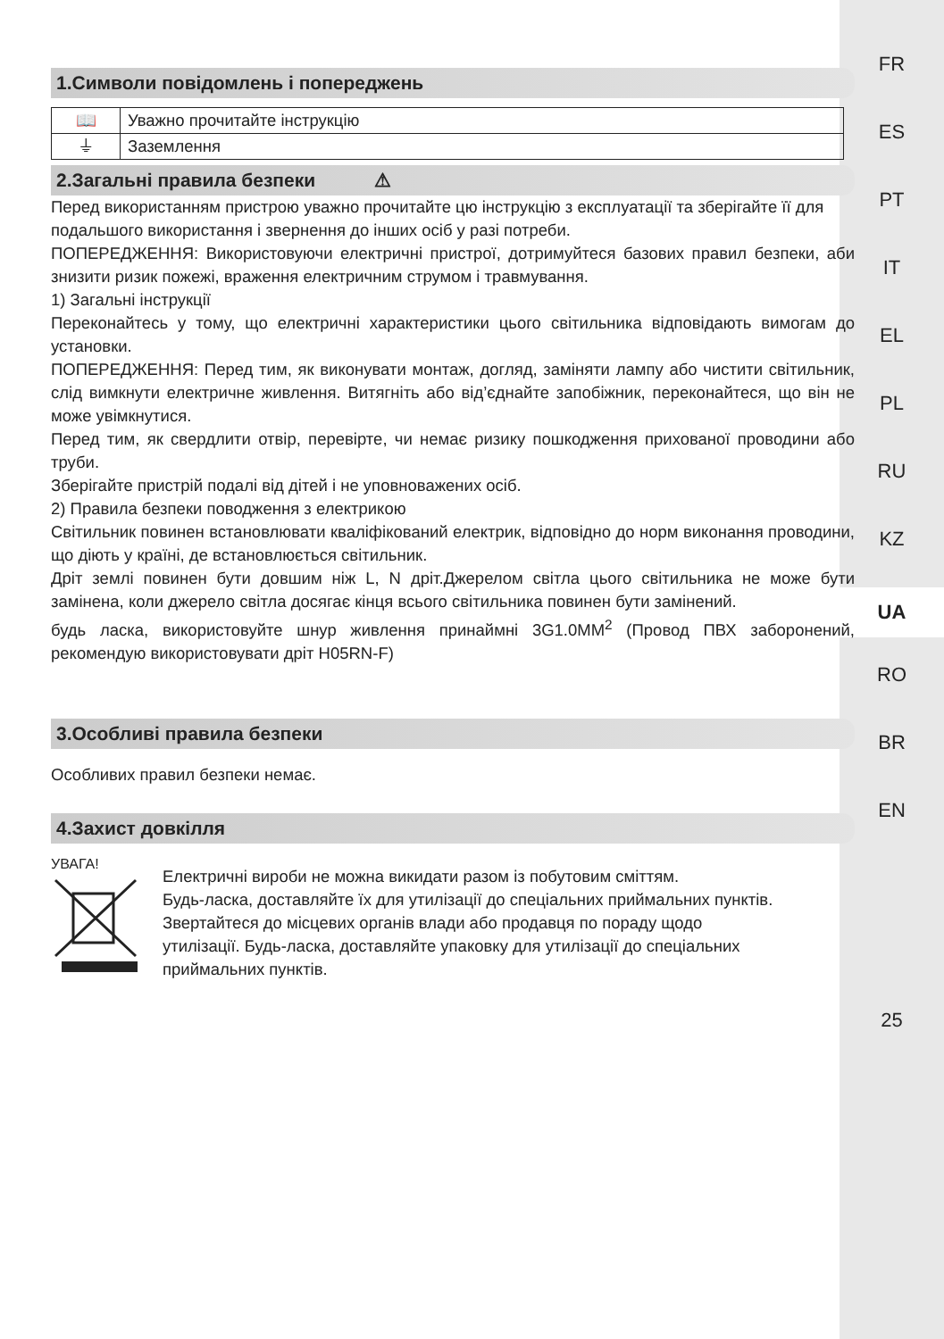FR
ES
PT
IT
EL
PL
RU
KZ
UA
RO
BR
EN
25
1.Символи повідомлень і попереджень
| 📖 | Уважно прочитайте інструкцію |
| ⏚ | Заземлення |
2.Загальні правила безпеки ⚠
Перед використанням пристрою уважно прочитайте цю інструкцію з експлуатації та зберігайте її для
подальшого використання і звернення до інших осіб у разі потреби.
ПОПЕРЕДЖЕННЯ: Використовуючи електричні пристрої, дотримуйтеся базових правил безпеки, аби знизити ризик пожежі, враження електричним струмом і травмування.
1) Загальні інструкції
Переконайтесь у тому, що електричні характеристики цього світильника відповідають вимогам до установки.
ПОПЕРЕДЖЕННЯ: Перед тим, як виконувати монтаж, догляд, заміняти лампу або чистити світильник, слід вимкнути електричне живлення. Витягніть або від’єднайте запобіжник, переконайтеся, що він не може увімкнутися.
Перед тим, як свердлити отвір, перевірте, чи немає ризику пошкодження прихованої проводини або труби.
Зберігайте пристрій подалі від дітей і не уповноважених осіб.
2) Правила безпеки поводження з електрикою
Світильник повинен встановлювати кваліфікований електрик, відповідно до норм виконання проводини, що діють у країні, де встановлюється світильник.
Дріт землі повинен бути довшим ніж L, N дріт.Джерелом світла цього світильника не може бути замінена, коли джерело світла досягає кінця всього світильника повинен бути замінений.
будь ласка, використовуйте шнур живлення принаймні 3G1.0MM<sup>2</sup> (Провод ПВХ заборонений, рекомендую використовувати дріт H05RN-F)
3.Особливі правила безпеки
Особливих правил безпеки немає.
4.Захист довкілля
УВАГА!
Електричні вироби не можна викидати разом із побутовим сміттям.
Будь-ласка, доставляйте їх для утилізації до спеціальних приймальних пунктів.
Звертайтеся до місцевих органів влади або продавця по пораду щодо
утилізації. Будь-ласка, доставляйте упаковку для утилізації до спеціальних
приймальних пунктів.